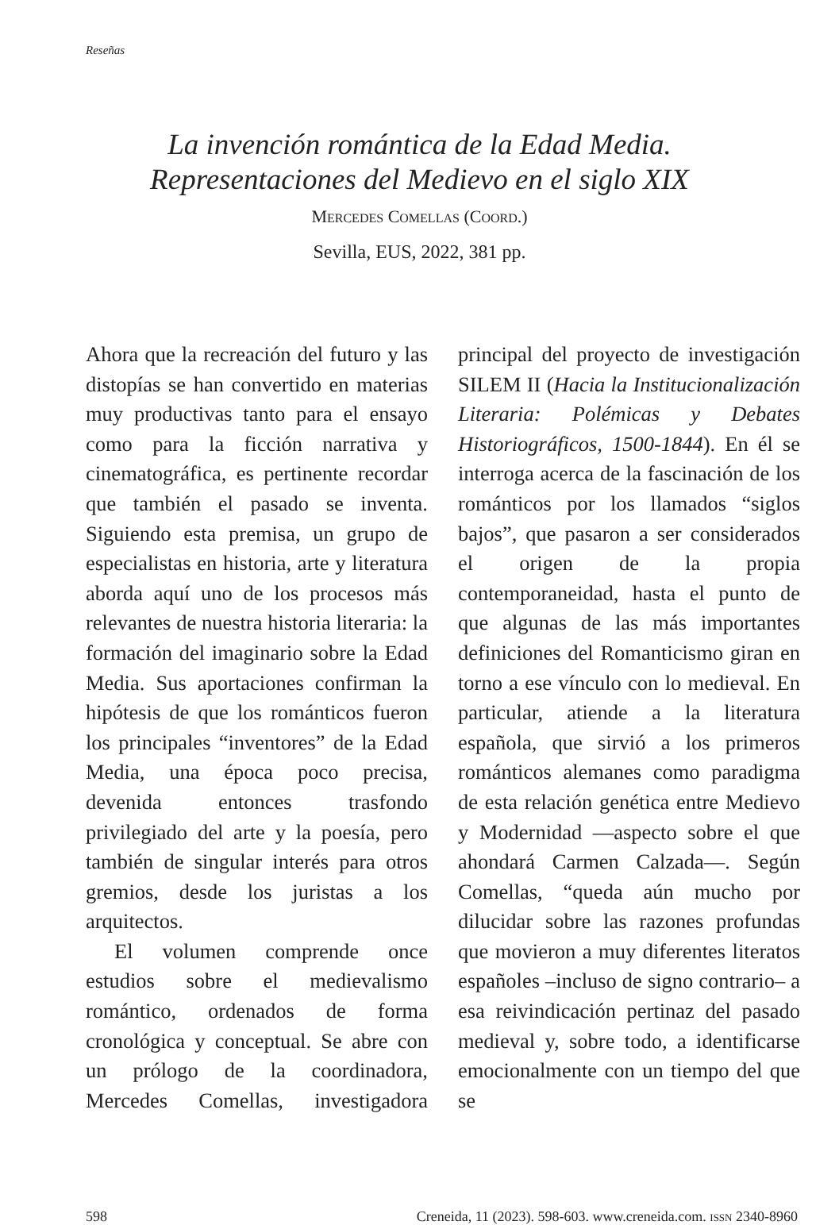Reseñas
La invención romántica de la Edad Media.
Representaciones del Medievo en el siglo XIX
MERCEDES COMELLAS (COORD.)
Sevilla, EUS, 2022, 381 pp.
Ahora que la recreación del futuro y las distopías se han convertido en materias muy productivas tanto para el ensayo como para la ficción narrativa y cinematográfica, es pertinente recordar que también el pasado se inventa. Siguiendo esta premisa, un grupo de especialistas en historia, arte y literatura aborda aquí uno de los procesos más relevantes de nuestra historia literaria: la formación del imaginario sobre la Edad Media. Sus aportaciones confirman la hipótesis de que los románticos fueron los principales “inventores” de la Edad Media, una época poco precisa, devenida entonces trasfondo privilegiado del arte y la poesía, pero también de singular interés para otros gremios, desde los juristas a los arquitectos.
El volumen comprende once estudios sobre el medievalismo romántico, ordenados de forma cronológica y conceptual. Se abre con un prólogo de la coordinadora, Mercedes Comellas, investigadora principal del proyecto de investigación SILEM II (Hacia la Institucionalización Literaria: Polémicas y Debates Historiográficos, 1500-1844). En él se interroga acerca de la fascinación de los románticos por los llamados “siglos bajos”, que pasaron a ser considerados el origen de la propia contemporaneidad, hasta el punto de que algunas de las más importantes definiciones del Romanticismo giran en torno a ese vínculo con lo medieval. En particular, atiende a la literatura española, que sirvió a los primeros románticos alemanes como paradigma de esta relación genética entre Medievo y Modernidad —aspecto sobre el que ahondará Carmen Calzada—. Según Comellas, “queda aún mucho por dilucidar sobre las razones profundas que movieron a muy diferentes literatos españoles –incluso de signo contrario– a esa reivindicación pertinaz del pasado medieval y, sobre todo, a identificarse emocionalmente con un tiempo del que se
598 Creneida, 11 (2023). 598-603. www.creneida.com. ISSN 2340-8960